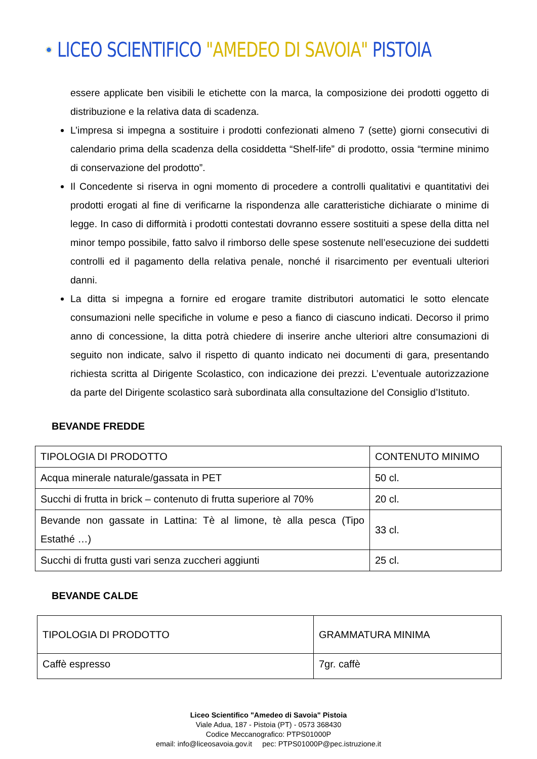LICEO SCIENTIFICO "AMEDEO DI SAVOIA" PISTOIA
essere applicate ben visibili le etichette con la marca, la composizione dei prodotti oggetto di distribuzione e la relativa data di scadenza.
L’impresa si impegna a sostituire i prodotti confezionati almeno 7 (sette) giorni consecutivi di calendario prima della scadenza della cosiddetta “Shelf-life” di prodotto, ossia “termine minimo di conservazione del prodotto”.
Il Concedente si riserva in ogni momento di procedere a controlli qualitativi e quantitativi dei prodotti erogati al fine di verificarne la rispondenza alle caratteristiche dichiarate o minime di legge. In caso di difformità i prodotti contestati dovranno essere sostituiti a spese della ditta nel minor tempo possibile, fatto salvo il rimborso delle spese sostenute nell’esecuzione dei suddetti controlli ed il pagamento della relativa penale, nonché il risarcimento per eventuali ulteriori danni.
La ditta si impegna a fornire ed erogare tramite distributori automatici le sotto elencate consumazioni nelle specifiche in volume e peso a fianco di ciascuno indicati. Decorso il primo anno di concessione, la ditta potrà chiedere di inserire anche ulteriori altre consumazioni di seguito non indicate, salvo il rispetto di quanto indicato nei documenti di gara, presentando richiesta scritta al Dirigente Scolastico, con indicazione dei prezzi. L’eventuale autorizzazione da parte del Dirigente scolastico sarà subordinata alla consultazione del Consiglio d’Istituto.
BEVANDE FREDDE
| TIPOLOGIA DI PRODOTTO | CONTENUTO MINIMO |
| Acqua minerale naturale/gassata in PET | 50 cl. |
| Succhi di frutta in brick – contenuto di frutta superiore al 70% | 20 cl. |
| Bevande non gassate in Lattina: Tè al limone, tè alla pesca (Tipo Estathé …) | 33 cl. |
| Succhi di frutta gusti vari senza zuccheri aggiunti | 25 cl. |
BEVANDE CALDE
| TIPOLOGIA DI PRODOTTO | GRAMMATURA MINIMA |
| Caffè espresso | 7gr. caffè |
Liceo Scientifico "Amedeo di Savoia" Pistoia
Viale Adua, 187 - Pistoia (PT) - 0573 368430
Codice Meccanografico: PTPS01000P
email: info@liceosavoia.gov.it pec: PTPS01000P@pec.istruzione.it